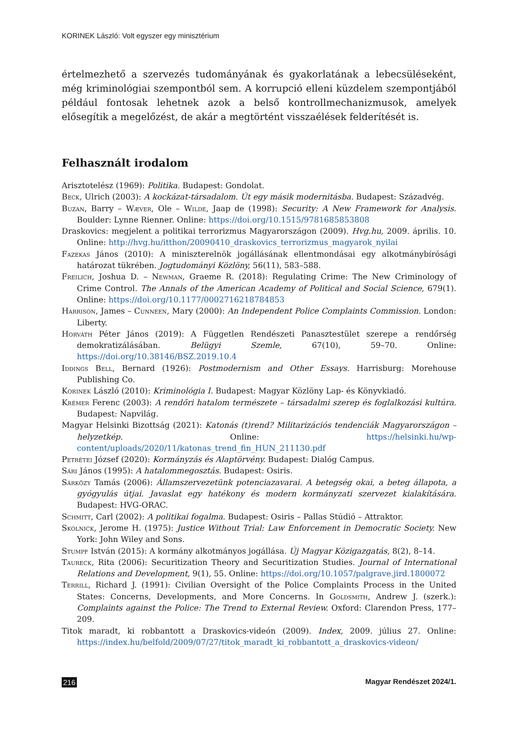KORINEK László: Volt egyszer egy minisztérium
értelmezhető a szervezés tudományának és gyakorlatának a lebecsüléseként, még kriminológiai szempontból sem. A korrupció elleni küzdelem szempontjából például fontosak lehetnek azok a belső kontrollmechanizmusok, amelyek elősegítik a megelőzést, de akár a megtörtént visszaélések felderítését is.
Felhasznált irodalom
Arisztotelész (1969): Politika. Budapest: Gondolat.
Beck, Ulrich (2003): A kockázat-társadalom. Út egy másik modernitásba. Budapest: Századvég.
Buzan, Barry – Wæver, Ole – Wilde, Jaap de (1998): Security: A New Framework for Analysis. Boulder: Lynne Rienner. Online: https://doi.org/10.1515/9781685853808
Draskovics: megjelent a politikai terrorizmus Magyarországon (2009). Hvg.hu, 2009. április. 10. Online: http://hvg.hu/itthon/20090410_draskovics_terrorizmus_magyarok_nyilai
Fazekas János (2010): A miniszterelnök jogállásának ellentmondásai egy alkotmánybírósági határozat tükrében. Jogtudományi Közlöny, 56(11), 583–588.
Freilich, Joshua D. – Newman, Graeme R. (2018): Regulating Crime: The New Criminology of Crime Control. The Annals of the American Academy of Political and Social Science, 679(1). Online: https://doi.org/10.1177/0002716218784853
Harrison, James – Cunneen, Mary (2000): An Independent Police Complaints Commission. London: Liberty.
Horváth Péter János (2019): A Független Rendészeti Panasztestület szerepe a rendőrség demokratizálásában. Belügyi Szemle, 67(10), 59–70. Online: https://doi.org/10.38146/BSZ.2019.10.4
Iddings Bell, Bernard (1926): Postmodernism and Other Essays. Harrisburg: Morehouse Publishing Co.
Korinek László (2010): Kriminológia I. Budapest: Magyar Közlöny Lap- és Könyvkiadó.
Krémer Ferenc (2003): A rendőri hatalom természete – társadalmi szerep és foglalkozási kultúra. Budapest: Napvilág.
Magyar Helsinki Bizottság (2021): Katonás (t)rend? Militarizációs tendenciák Magyarországon – helyzetkép. Online: https://helsinki.hu/wp-content/uploads/2020/11/katonas_trend_fin_HUN_211130.pdf
Petrétei József (2020): Kormányzás és Alaptörvény. Budapest: Dialóg Campus.
Sári János (1995): A hatalommegosztás. Budapest: Osiris.
Sárközy Tamás (2006): Államszervezetünk potenciazavarai. A betegség okai, a beteg állapota, a gyógyulás útjai. Javaslat egy hatékony és modern kormányzati szervezet kialakítására. Budapest: HVG-ORAC.
Schmitt, Carl (2002): A politikai fogalma. Budapest: Osiris – Pallas Stúdió – Attraktor.
Skolnick, Jerome H. (1975): Justice Without Trial: Law Enforcement in Democratic Society. New York: John Wiley and Sons.
Stumpf István (2015): A kormány alkotmányos jogállása. Új Magyar Közigazgatás, 8(2), 8–14.
Taureck, Rita (2006): Securitization Theory and Securitization Studies. Journal of International Relations and Development, 9(1), 55. Online: https://doi.org/10.1057/palgrave.jird.1800072
Terrill, Richard J. (1991): Civilian Oversight of the Police Complaints Process in the United States: Concerns, Developments, and More Concerns. In Goldsmith, Andrew J. (szerk.): Complaints against the Police: The Trend to External Review. Oxford: Clarendon Press, 177–209.
Titok maradt, ki robbantott a Draskovics-videón (2009). Index, 2009. július 27. Online: https://index.hu/belfold/2009/07/27/titok_maradt_ki_robbantott_a_draskovics-videon/
216 Magyar Rendészet 2024/1.